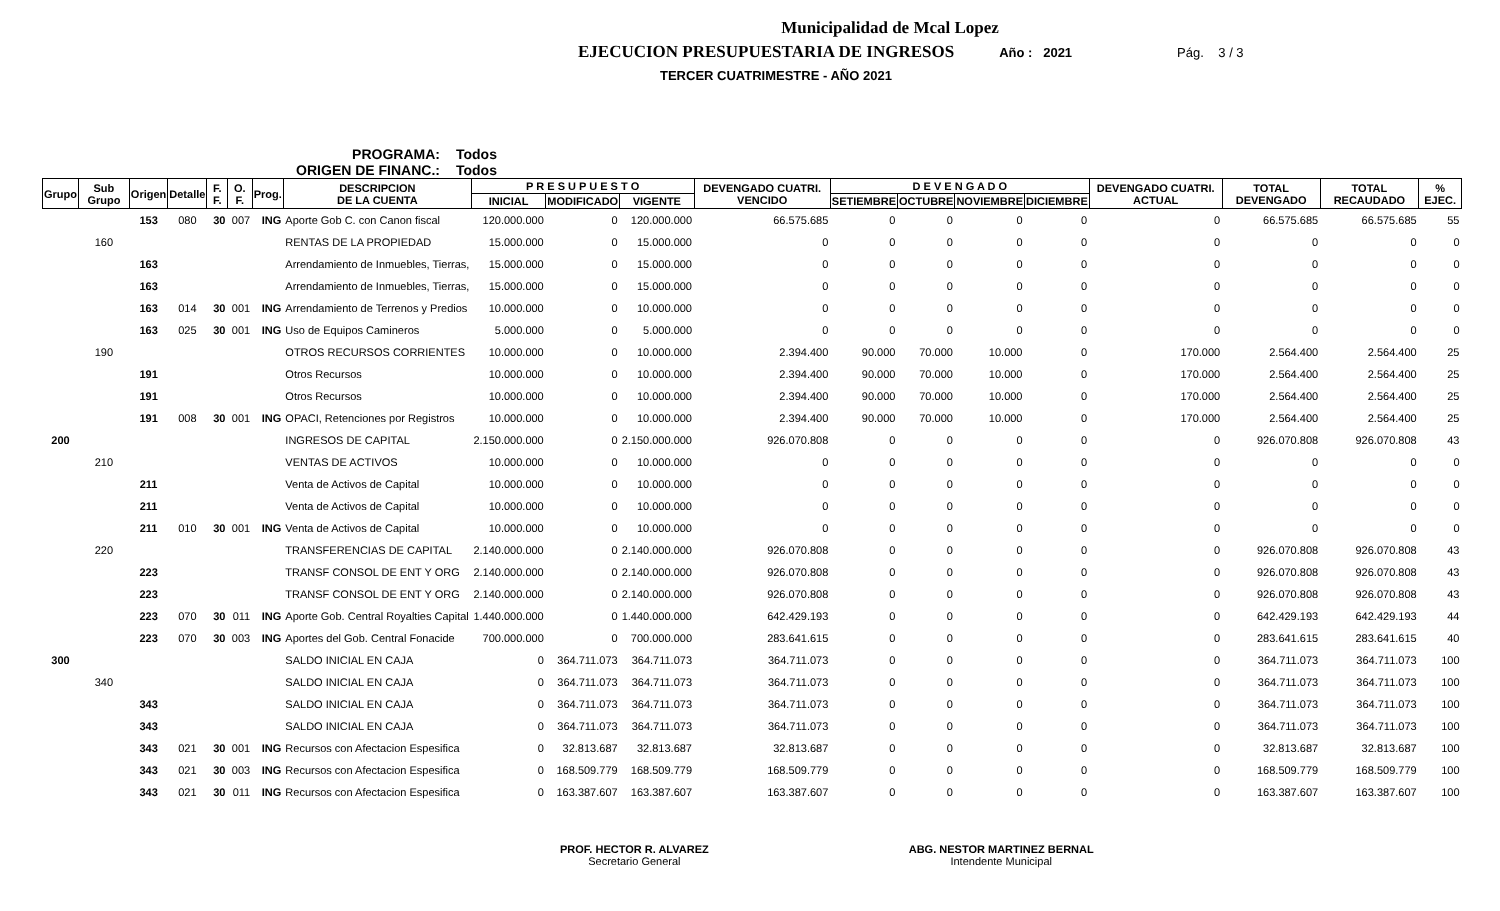Municipalidad de Mcal Lopez
EJECUCION PRESUPUESTARIA DE INGRESOS Año : 2021 Pág. 3 / 3
TERCER CUATRIMESTRE - AÑO 2021
PROGRAMA: Todos
ORIGEN DE FINANC.: Todos
| Grupo | Sub Grupo | Origen | Detalle | F. F. | O. F. | Prog. | DESCRIPCION DE LA CUENTA | P R E S U P U E S T O | | | DEVENGADO CUATRI. VENCIDO | D E V E N G A D O | | | | DEVENGADO CUATRI. ACTUAL | TOTAL DEVENGADO | TOTAL RECAUDADO | % EJEC. |
| --- | --- | --- | --- | --- | --- | --- | --- | --- | --- | --- | --- | --- | --- | --- | --- | --- | --- | --- | --- |
| | | | | | | | | INICIAL | MODIFICADO | VIGENTE | | SETIEMBRE | OCTUBRE | NOVIEMBRE | DICIEMBRE | | | | |
| | | 153 | 080 | 30 | 007 | ING | Aporte Gob C. con Canon fiscal | 120.000.000 | 0 | 120.000.000 | 66.575.685 | 0 | 0 | 0 | 0 | 0 | 66.575.685 | 66.575.685 | 55 |
| | 160 | | | | | | RENTAS DE LA PROPIEDAD | 15.000.000 | 0 | 15.000.000 | 0 | 0 | 0 | 0 | 0 | 0 | 0 | 0 | 0 |
| | | 163 | | | | | Arrendamiento de Inmuebles, Tierras, | 15.000.000 | 0 | 15.000.000 | 0 | 0 | 0 | 0 | 0 | 0 | 0 | 0 | 0 |
| | | 163 | | | | | Arrendamiento de Inmuebles, Tierras, | 15.000.000 | 0 | 15.000.000 | 0 | 0 | 0 | 0 | 0 | 0 | 0 | 0 | 0 |
| | | 163 | 014 | 30 | 001 | ING | Arrendamiento de Terrenos y Predios | 10.000.000 | 0 | 10.000.000 | 0 | 0 | 0 | 0 | 0 | 0 | 0 | 0 | 0 |
| | | 163 | 025 | 30 | 001 | ING | Uso de Equipos Camineros | 5.000.000 | 0 | 5.000.000 | 0 | 0 | 0 | 0 | 0 | 0 | 0 | 0 | 0 |
| | 190 | | | | | | OTROS RECURSOS CORRIENTES | 10.000.000 | 0 | 10.000.000 | 2.394.400 | 90.000 | 70.000 | 10.000 | 0 | 170.000 | 2.564.400 | 2.564.400 | 25 |
| | | 191 | | | | | Otros Recursos | 10.000.000 | 0 | 10.000.000 | 2.394.400 | 90.000 | 70.000 | 10.000 | 0 | 170.000 | 2.564.400 | 2.564.400 | 25 |
| | | 191 | | | | | Otros Recursos | 10.000.000 | 0 | 10.000.000 | 2.394.400 | 90.000 | 70.000 | 10.000 | 0 | 170.000 | 2.564.400 | 2.564.400 | 25 |
| | | 191 | 008 | 30 | 001 | ING | OPACI, Retenciones por Registros | 10.000.000 | 0 | 10.000.000 | 2.394.400 | 90.000 | 70.000 | 10.000 | 0 | 170.000 | 2.564.400 | 2.564.400 | 25 |
| 200 | | | | | | | INGRESOS DE CAPITAL | 2.150.000.000 | 0 | 2.150.000.000 | 926.070.808 | 0 | 0 | 0 | 0 | 0 | 926.070.808 | 926.070.808 | 43 |
| | 210 | | | | | | VENTAS DE ACTIVOS | 10.000.000 | 0 | 10.000.000 | 0 | 0 | 0 | 0 | 0 | 0 | 0 | 0 | 0 |
| | | 211 | | | | | Venta de Activos de Capital | 10.000.000 | 0 | 10.000.000 | 0 | 0 | 0 | 0 | 0 | 0 | 0 | 0 | 0 |
| | | 211 | | | | | Venta de Activos de Capital | 10.000.000 | 0 | 10.000.000 | 0 | 0 | 0 | 0 | 0 | 0 | 0 | 0 | 0 |
| | | 211 | 010 | 30 | 001 | ING | Venta de Activos de Capital | 10.000.000 | 0 | 10.000.000 | 0 | 0 | 0 | 0 | 0 | 0 | 0 | 0 | 0 |
| | 220 | | | | | | TRANSFERENCIAS DE CAPITAL | 2.140.000.000 | 0 | 2.140.000.000 | 926.070.808 | 0 | 0 | 0 | 0 | 0 | 926.070.808 | 926.070.808 | 43 |
| | | 223 | | | | | TRANSF CONSOL DE ENT Y ORG | 2.140.000.000 | 0 | 2.140.000.000 | 926.070.808 | 0 | 0 | 0 | 0 | 0 | 926.070.808 | 926.070.808 | 43 |
| | | 223 | | | | | TRANSF CONSOL DE ENT Y ORG | 2.140.000.000 | 0 | 2.140.000.000 | 926.070.808 | 0 | 0 | 0 | 0 | 0 | 926.070.808 | 926.070.808 | 43 |
| | | 223 | 070 | 30 | 011 | ING | Aporte Gob. Central Royalties Capital | 1.440.000.000 | 0 | 1.440.000.000 | 642.429.193 | 0 | 0 | 0 | 0 | 0 | 642.429.193 | 642.429.193 | 44 |
| | | 223 | 070 | 30 | 003 | ING | Aportes del Gob. Central Fonacide | 700.000.000 | 0 | 700.000.000 | 283.641.615 | 0 | 0 | 0 | 0 | 0 | 283.641.615 | 283.641.615 | 40 |
| 300 | | | | | | | SALDO INICIAL EN CAJA | 0 | 364.711.073 | 364.711.073 | 364.711.073 | 0 | 0 | 0 | 0 | 0 | 364.711.073 | 364.711.073 | 100 |
| | 340 | | | | | | SALDO INICIAL EN CAJA | 0 | 364.711.073 | 364.711.073 | 364.711.073 | 0 | 0 | 0 | 0 | 0 | 364.711.073 | 364.711.073 | 100 |
| | | 343 | | | | | SALDO INICIAL EN CAJA | 0 | 364.711.073 | 364.711.073 | 364.711.073 | 0 | 0 | 0 | 0 | 0 | 364.711.073 | 364.711.073 | 100 |
| | | 343 | | | | | SALDO INICIAL EN CAJA | 0 | 364.711.073 | 364.711.073 | 364.711.073 | 0 | 0 | 0 | 0 | 0 | 364.711.073 | 364.711.073 | 100 |
| | | 343 | 021 | 30 | 001 | ING | Recursos con Afectacion Espesifica | 0 | 32.813.687 | 32.813.687 | 32.813.687 | 0 | 0 | 0 | 0 | 0 | 32.813.687 | 32.813.687 | 100 |
| | | 343 | 021 | 30 | 003 | ING | Recursos con Afectacion Espesifica | 0 | 168.509.779 | 168.509.779 | 168.509.779 | 0 | 0 | 0 | 0 | 0 | 168.509.779 | 168.509.779 | 100 |
| | | 343 | 021 | 30 | 011 | ING | Recursos con Afectacion Espesifica | 0 | 163.387.607 | 163.387.607 | 163.387.607 | 0 | 0 | 0 | 0 | 0 | 163.387.607 | 163.387.607 | 100 |
PROF. HECTOR R. ALVAREZ
Secretario General
ABG. NESTOR MARTINEZ BERNAL
Intendente Municipal